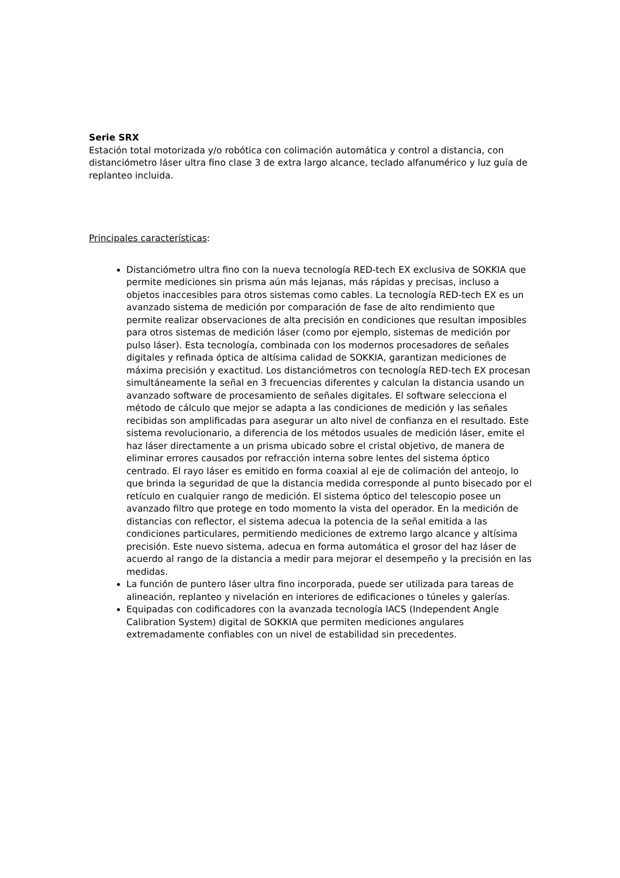Serie SRX
Estación total motorizada y/o robótica con colimación automática y control a distancia, con distanciómetro láser ultra fino clase 3 de extra largo alcance, teclado alfanumérico y luz guía de replanteo incluida.
Principales características:
Distanciómetro ultra fino con la nueva tecnología RED-tech EX exclusiva de SOKKIA que permite mediciones sin prisma aún más lejanas, más rápidas y precisas, incluso a objetos inaccesibles para otros sistemas como cables. La tecnología RED-tech EX es un avanzado sistema de medición por comparación de fase de alto rendimiento que permite realizar observaciones de alta precisión en condiciones que resultan imposibles para otros sistemas de medición láser (como por ejemplo, sistemas de medición por pulso láser). Esta tecnología, combinada con los modernos procesadores de señales digitales y refinada óptica de altísima calidad de SOKKIA, garantizan mediciones de máxima precisión y exactitud. Los distanciómetros con tecnología RED-tech EX procesan simultáneamente la señal en 3 frecuencias diferentes y calculan la distancia usando un avanzado software de procesamiento de señales digitales. El software selecciona el método de cálculo que mejor se adapta a las condiciones de medición y las señales recibidas son amplificadas para asegurar un alto nivel de confianza en el resultado. Este sistema revolucionario, a diferencia de los métodos usuales de medición láser, emite el haz láser directamente a un prisma ubicado sobre el cristal objetivo, de manera de eliminar errores causados por refracción interna sobre lentes del sistema óptico centrado. El rayo láser es emitido en forma coaxial al eje de colimación del anteojo, lo que brinda la seguridad de que la distancia medida corresponde al punto bisecado por el retículo en cualquier rango de medición. El sistema óptico del telescopio posee un avanzado filtro que protege en todo momento la vista del operador. En la medición de distancias con reflector, el sistema adecua la potencia de la señal emitida a las condiciones particulares, permitiendo mediciones de extremo largo alcance y altísima precisión. Este nuevo sistema, adecua en forma automática el grosor del haz láser de acuerdo al rango de la distancia a medir para mejorar el desempeño y la precisión en las medidas.
La función de puntero láser ultra fino incorporada, puede ser utilizada para tareas de alineación, replanteo y nivelación en interiores de edificaciones o túneles y galerías.
Equipadas con codificadores con la avanzada tecnología IACS (Independent Angle Calibration System) digital de SOKKIA que permiten mediciones angulares extremadamente confiables con un nivel de estabilidad sin precedentes.